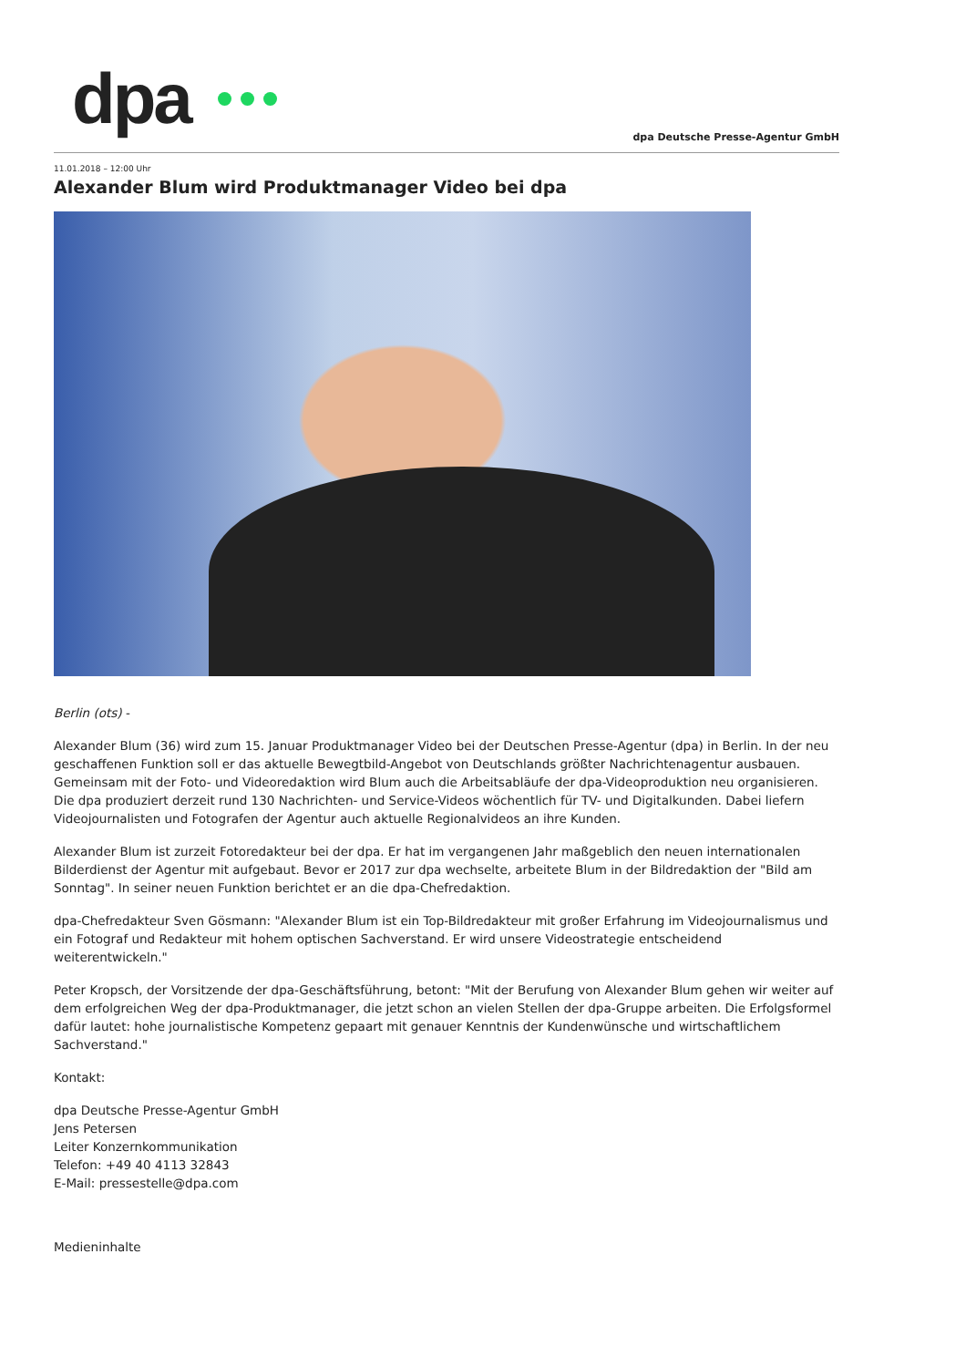dpa
dpa Deutsche Presse-Agentur GmbH
11.01.2018 – 12:00 Uhr
Alexander Blum wird Produktmanager Video bei dpa
Berlin (ots) -
Alexander Blum (36) wird zum 15. Januar Produktmanager Video bei der Deutschen Presse-Agentur (dpa) in Berlin. In der neu geschaffenen Funktion soll er das aktuelle Bewegtbild-Angebot von Deutschlands größter Nachrichtenagentur ausbauen. Gemeinsam mit der Foto- und Videoredaktion wird Blum auch die Arbeitsabläufe der dpa-Videoproduktion neu organisieren. Die dpa produziert derzeit rund 130 Nachrichten- und Service-Videos wöchentlich für TV- und Digitalkunden. Dabei liefern Videojournalisten und Fotografen der Agentur auch aktuelle Regionalvideos an ihre Kunden.
Alexander Blum ist zurzeit Fotoredakteur bei der dpa. Er hat im vergangenen Jahr maßgeblich den neuen internationalen Bilderdienst der Agentur mit aufgebaut. Bevor er 2017 zur dpa wechselte, arbeitete Blum in der Bildredaktion der "Bild am Sonntag". In seiner neuen Funktion berichtet er an die dpa-Chefredaktion.
dpa-Chefredakteur Sven Gösmann: "Alexander Blum ist ein Top-Bildredakteur mit großer Erfahrung im Videojournalismus und ein Fotograf und Redakteur mit hohem optischen Sachverstand. Er wird unsere Videostrategie entscheidend weiterentwickeln."
Peter Kropsch, der Vorsitzende der dpa-Geschäftsführung, betont: "Mit der Berufung von Alexander Blum gehen wir weiter auf dem erfolgreichen Weg der dpa-Produktmanager, die jetzt schon an vielen Stellen der dpa-Gruppe arbeiten. Die Erfolgsformel dafür lautet: hohe journalistische Kompetenz gepaart mit genauer Kenntnis der Kundenwünsche und wirtschaftlichem Sachverstand."
Kontakt:
dpa Deutsche Presse-Agentur GmbH
Jens Petersen
Leiter Konzernkommunikation
Telefon: +49 40 4113 32843
E-Mail: pressestelle@dpa.com
Medieninhalte